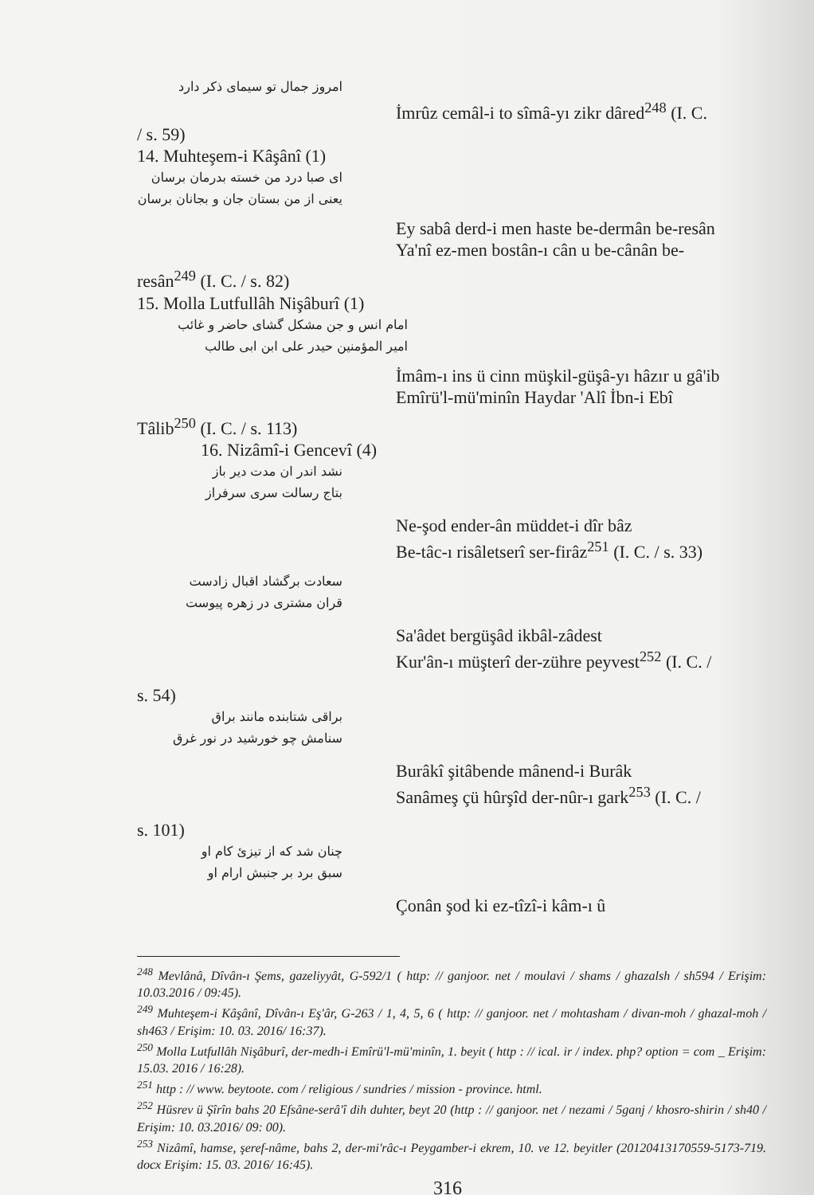امروز جمال تو سیمای ذکر دارد
İmrûz cemâl-i to sîmâ-yı zikr dâred<sup>248</sup> (I. C.
/ s. 59)
14. Muhteşem-i Kâşânî (1)
ای صبا درد من خسته بدرمان برسان
یعنی از من بستان جان و بجانان برسان
Ey sabâ derd-i men haste be-dermân be-resân
Ya'nî ez-men bostân-ı cân u be-cânân be-
resân<sup>249</sup> (I. C. / s. 82)
15. Molla Lutfullâh Nişâburî (1)
امام انس و جن مشکل گشای حاضر و غائب
امیر المؤمنین حیدر علی ابن ابی طالب
İmâm-ı ins ü cinn müşkil-güşâ-yı hâzır u gâ'ib
Emîrü'l-mü'minîn Haydar 'Alî İbn-i Ebî
Tâlib<sup>250</sup> (I. C. / s. 113)
16. Nizâmî-i Gencevî (4)
نشد اندر ان مدت دیر باز
بتاج رسالت سری سرفراز
Ne-şod ender-ân müddet-i dîr bâz
Be-tâc-ı risâletserî ser-firâz<sup>251</sup> (I. C. / s. 33)
سعادت برگشاد اقبال زادست
قران مشتری در زهره پیوست
Sa'âdet bergüşâd ikbâl-zâdest
Kur'ân-ı müşterî der-zühre peyvest<sup>252</sup> (I. C. /
s. 54)
براقی شتابنده مانند براق
سنامش چو خورشید در نور غرق
Burâkî şitâbende mânend-i Burâk
Sanâmeş çü hûrşîd der-nûr-ı gark<sup>253</sup> (I. C. /
s. 101)
چنان شد که از تیزئ کام او
سبق برد بر جنبش ارام او
Çonân şod ki ez-tîzî-i kâm-ı û
<sup>248</sup> Mevlânâ, Dîvân-ı Şems, gazeliyyât, G-592/1 ( http: // ganjoor. net / moulavi / shams / ghazalsh / sh594 / Erişim: 10.03.2016 / 09:45).
<sup>249</sup> Muhteşem-i Kâşânî, Dîvân-ı Eş'âr, G-263 / 1, 4, 5, 6 ( http: // ganjoor. net / mohtasham / divan-moh / ghazal-moh / sh463 / Erişim: 10. 03. 2016/ 16:37).
<sup>250</sup> Molla Lutfullâh Nişâburî, der-medh-i Emîrü'l-mü'minîn, 1. beyit ( http : // ical. ir / index. php? option = com _ Erişim: 15.03. 2016 / 16:28).
<sup>251</sup> http : // www. beytoote. com / religious / sundries / mission - province. html.
<sup>252</sup> Hüsrev ü Şîrîn bahs 20 Efsâne-serâ'î dih duhter, beyt 20 (http : // ganjoor. net / nezami / 5ganj / khosro-shirin / sh40 / Erişim: 10. 03.2016/ 09: 00).
<sup>253</sup> Nizâmî, hamse, şeref-nâme, bahs 2, der-mi'râc-ı Peygamber-i ekrem, 10. ve 12. beyitler (20120413170559-5173-719. docx Erişim: 15. 03. 2016/ 16:45).
316